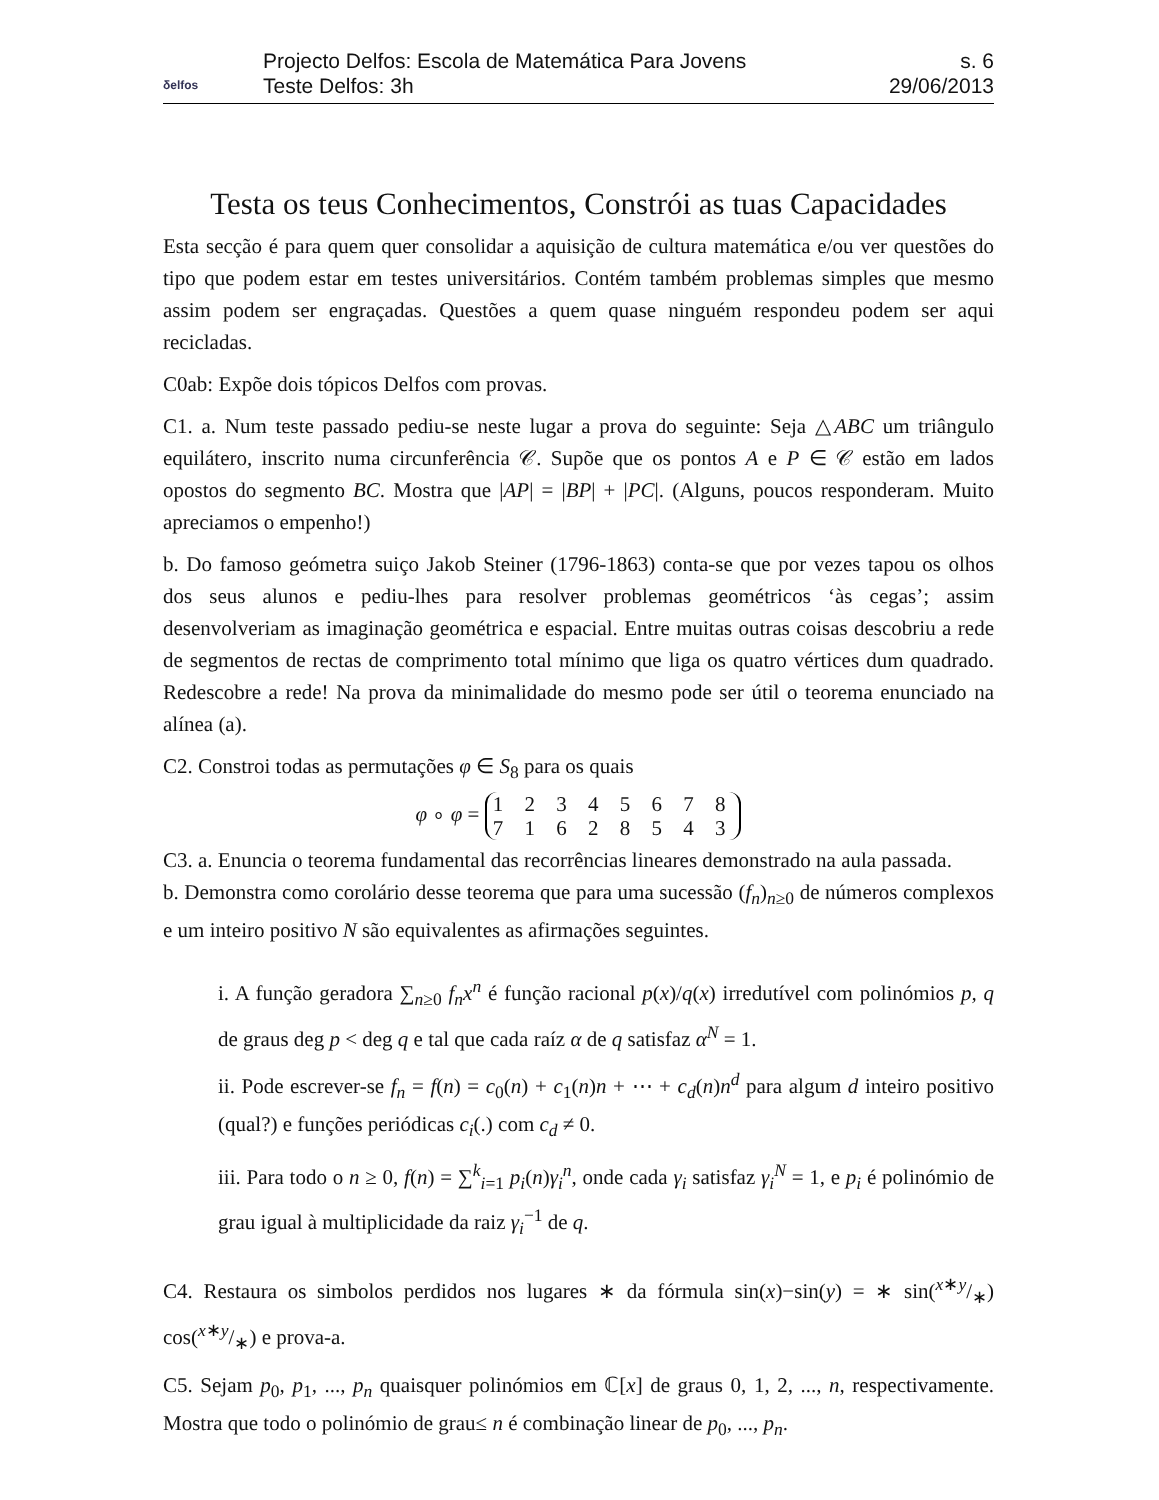δelfos
Projecto Delfos: Escola de Matemática Para Jovens
Teste Delfos: 3h
s. 6
29/06/2013
Testa os teus Conhecimentos, Constrói as tuas Capacidades
Esta secção é para quem quer consolidar a aquisição de cultura matemática e/ou ver questões do tipo que podem estar em testes universitários. Contém também problemas simples que mesmo assim podem ser engraçadas. Questões a quem quase ninguém respondeu podem ser aqui recicladas.
C0ab: Expõe dois tópicos Delfos com provas.
C1. a. Num teste passado pediu-se neste lugar a prova do seguinte: Seja △ABC um triângulo equilátero, inscrito numa circunferência 𝒞. Supõe que os pontos A e P ∈ 𝒞 estão em lados opostos do segmento BC. Mostra que |AP| = |BP| + |PC|. (Alguns, poucos responderam. Muito apreciamos o empenho!)
b. Do famoso geómetra suiço Jakob Steiner (1796-1863) conta-se que por vezes tapou os olhos dos seus alunos e pediu-lhes para resolver problemas geométricos ‘às cegas’; assim desenvolveriam as imaginação geométrica e espacial. Entre muitas outras coisas descobriu a rede de segmentos de rectas de comprimento total mínimo que liga os quatro vértices dum quadrado. Redescobre a rede! Na prova da minimalidade do mesmo pode ser útil o teorema enunciado na alínea (a).
C2. Constroi todas as permutações φ ∈ S<sub>8</sub> para os quais
φ ∘ φ = 1 2 3 4 5 6 7 8
7 1 6 2 8 5 4 3
C3. a. Enuncia o teorema fundamental das recorrências lineares demonstrado na aula passada.
b. Demonstra como corolário desse teorema que para uma sucessão (f<sub>n</sub>)<sub>n≥0</sub> de números complexos e um inteiro positivo N são equivalentes as afirmações seguintes.
i. A função geradora ∑<sub>n≥0</sub> f<sub>n</sub>x<sup>n</sup> é função racional p(x)/q(x) irredutível com polinómios p, q de graus deg p < deg q e tal que cada raíz α de q satisfaz α<sup>N</sup> = 1.
ii. Pode escrever-se f<sub>n</sub> = f(n) = c<sub>0</sub>(n) + c<sub>1</sub>(n)n + ⋯ + c<sub>d</sub>(n)n<sup>d</sup> para algum d inteiro positivo (qual?) e funções periódicas c<sub>i</sub>(.) com c<sub>d</sub> ≠ 0.
iii. Para todo o n ≥ 0, f(n) = ∑<sup>k</sup><sub>i=1</sub> p<sub>i</sub>(n)γ<sub>i</sub><sup>n</sup>, onde cada γ<sub>i</sub> satisfaz γ<sub>i</sub><sup>N</sup> = 1, e p<sub>i</sub> é polinómio de grau igual à multiplicidade da raiz γ<sub>i</sub><sup>−1</sup> de q.
C4. Restaura os simbolos perdidos nos lugares ∗ da fórmula sin(x)−sin(y) = ∗ sin(x∗y/∗) cos(x∗y/∗) e prova-a.
C5. Sejam p<sub>0</sub>, p<sub>1</sub>, ..., p<sub>n</sub> quaisquer polinómios em ℂ[x] de graus 0, 1, 2, ..., n, respectivamente. Mostra que todo o polinómio de grau≤ n é combinação linear de p<sub>0</sub>, ..., p<sub>n</sub>.